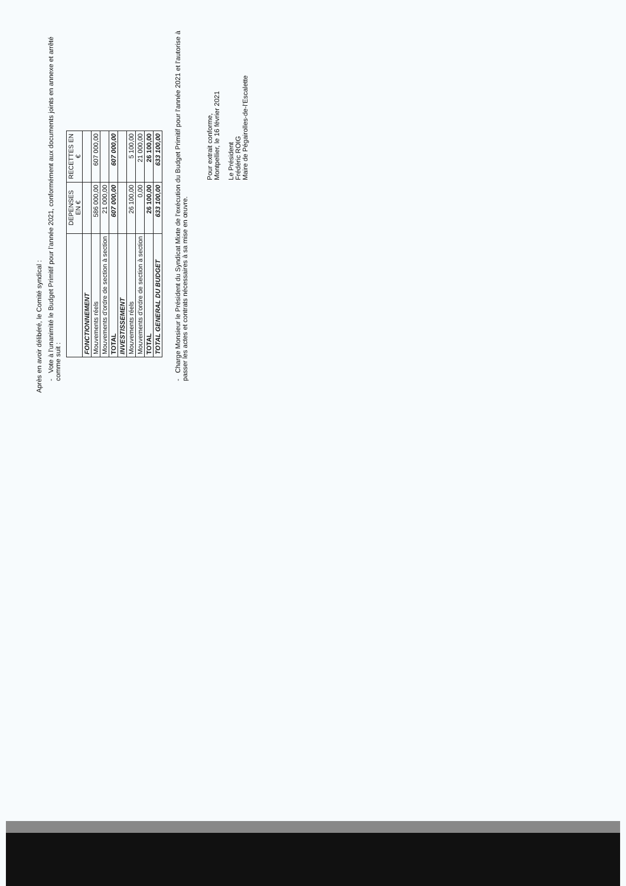Après en avoir délibéré, le Comité syndical :
- Vote à l'unanimité le Budget Primitif pour l'année 2021, conformément aux documents joints en annexe et arrêté comme suit :
| | DEPENSES EN € | RECETTES EN € |
| --- | --- | --- |
| FONCTIONNEMENT | | |
| Mouvements réels | 586 000,00 | 607 000,00 |
| Mouvements d'ordre de section à section | 21 000,00 | |
| TOTAL | 607 000,00 | 607 000,00 |
| INVESTISSEMENT | | |
| Mouvements réels | 26 100,00 | 5 100,00 |
| Mouvements d'ordre de section à section | 0,00 | 21 000,00 |
| TOTAL | 26 100,00 | 26 100,00 |
| TOTAL GENERAL DU BUDGET | 633 100,00 | 633 100,00 |
- Charge Monsieur le Président du Syndicat Mixte de l'exécution du Budget Primitif pour l'année 2021 et l'autorise à passer les actes et contrats nécessaires à sa mise en œuvre.
Pour extrait conforme,
Montpellier, le 16 février 2021
Le Président
Frédéric ROIG
Maire de Pégairolles-de-l'Escalette